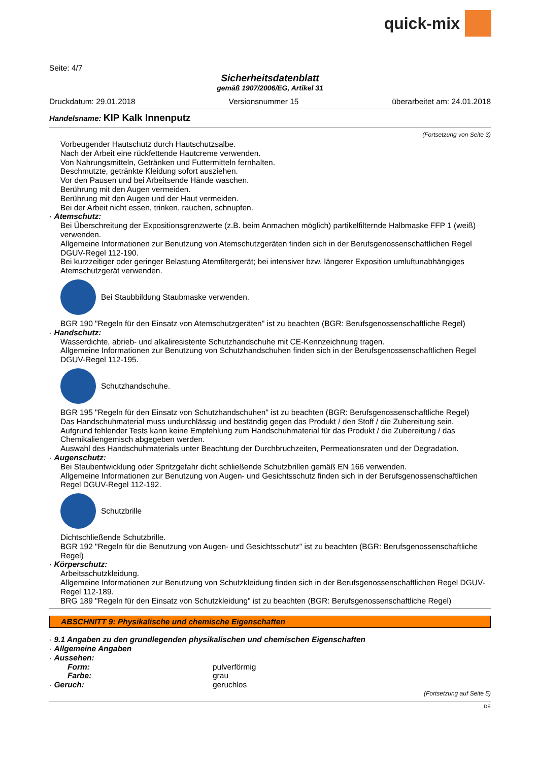quick-mix
Seite: 4/7
Sicherheitsdatenblatt
gemäß 1907/2006/EG, Artikel 31
Druckdatum: 29.01.2018 Versionsnummer 15 überarbeitet am: 24.01.2018
Handelsname: KIP Kalk Innenputz
(Fortsetzung von Seite 3)
Vorbeugender Hautschutz durch Hautschutzsalbe.
Nach der Arbeit eine rückfettende Hautcreme verwenden.
Von Nahrungsmitteln, Getränken und Futtermitteln fernhalten.
Beschmutzte, getränkte Kleidung sofort ausziehen.
Vor den Pausen und bei Arbeitsende Hände waschen.
Berührung mit den Augen vermeiden.
Berührung mit den Augen und der Haut vermeiden.
Bei der Arbeit nicht essen, trinken, rauchen, schnupfen.
· Atemschutz:
Bei Überschreitung der Expositionsgrenzwerte (z.B. beim Anmachen möglich) partikelfilternde Halbmaske FFP 1 (weiß) verwenden.
Allgemeine Informationen zur Benutzung von Atemschutzgeräten finden sich in der Berufsgenossenschaftlichen Regel DGUV-Regel 112-190.
Bei kurzzeitiger oder geringer Belastung Atemfiltergerät; bei intensiver bzw. längerer Exposition umluftunabhängiges Atemschutzgerät verwenden.
Bei Staubbildung Staubmaske verwenden.
BGR 190 "Regeln für den Einsatz von Atemschutzgeräten" ist zu beachten (BGR: Berufsgenossenschaftliche Regel)
· Handschutz:
Wasserdichte, abrieb- und alkaliresistente Schutzhandschuhe mit CE-Kennzeichnung tragen.
Allgemeine Informationen zur Benutzung von Schutzhandschuhen finden sich in der Berufsgenossenschaftlichen Regel DGUV-Regel 112-195.
Schutzhandschuhe.
BGR 195 "Regeln für den Einsatz von Schutzhandschuhen" ist zu beachten (BGR: Berufsgenossenschaftliche Regel)
Das Handschuhmaterial muss undurchlässig und beständig gegen das Produkt / den Stoff / die Zubereitung sein.
Aufgrund fehlender Tests kann keine Empfehlung zum Handschuhmaterial für das Produkt / die Zubereitung / das Chemikaliengemisch abgegeben werden.
Auswahl des Handschuhmaterials unter Beachtung der Durchbruchzeiten, Permeationsraten und der Degradation.
· Augenschutz:
Bei Staubentwicklung oder Spritzgefahr dicht schließende Schutzbrillen gemäß EN 166 verwenden.
Allgemeine Informationen zur Benutzung von Augen- und Gesichtsschutz finden sich in der Berufsgenossenschaftlichen Regel DGUV-Regel 112-192.
Schutzbrille
Dichtschließende Schutzbrille.
BGR 192 "Regeln für die Benutzung von Augen- und Gesichtsschutz" ist zu beachten (BGR: Berufsgenossenschaftliche Regel)
· Körperschutz:
Arbeitsschutzkleidung.
Allgemeine Informationen zur Benutzung von Schutzkleidung finden sich in der Berufsgenossenschaftlichen Regel DGUV-Regel 112-189.
BRG 189 "Regeln für den Einsatz von Schutzkleidung" ist zu beachten (BGR: Berufsgenossenschaftliche Regel)
ABSCHNITT 9: Physikalische und chemische Eigenschaften
· 9.1 Angaben zu den grundlegenden physikalischen und chemischen Eigenschaften
· Allgemeine Angaben
· Aussehen:
Form: pulverförmig
Farbe: grau
· Geruch: geruchlos
(Fortsetzung auf Seite 5)
DE